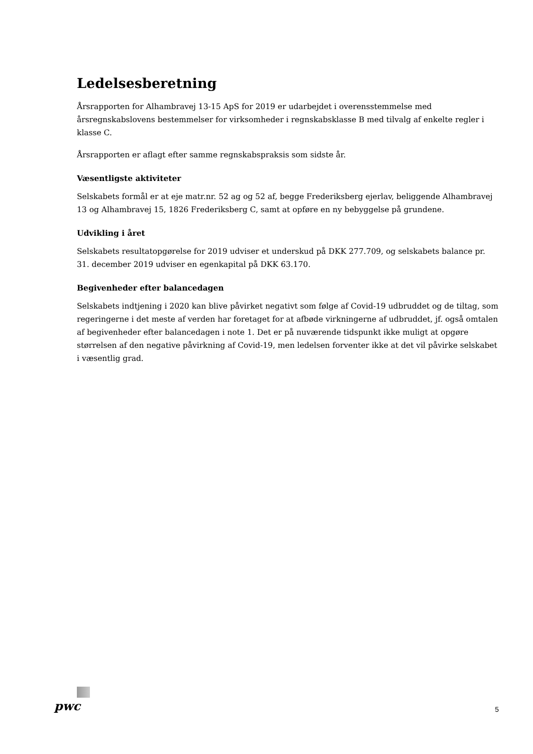Ledelsesberetning
Årsrapporten for Alhambravej 13-15 ApS for 2019 er udarbejdet i overensstemmelse med årsregnskabslovens bestemmelser for virksomheder i regnskabsklasse B med tilvalg af enkelte regler i klasse C.
Årsrapporten er aflagt efter samme regnskabspraksis som sidste år.
Væsentligste aktiviteter
Selskabets formål er at eje matr.nr. 52 ag og 52 af, begge Frederiksberg ejerlav, beliggende Alhambravej 13 og Alhambravej 15, 1826 Frederiksberg C, samt at opføre en ny bebyggelse på grundene.
Udvikling i året
Selskabets resultatopgørelse for 2019 udviser et underskud på DKK 277.709, og selskabets balance pr. 31. december 2019 udviser en egenkapital på DKK 63.170.
Begivenheder efter balancedagen
Selskabets indtjening i 2020 kan blive påvirket negativt som følge af Covid-19 udbruddet og de tiltag, som regeringerne i det meste af verden har foretaget for at afbøde virkningerne af udbruddet, jf. også omtalen af begivenheder efter balancedagen i note 1. Det er på nuværende tidspunkt ikke muligt at opgøre størrelsen af den negative påvirkning af Covid-19, men ledelsen forventer ikke at det vil påvirke selskabet i væsentlig grad.
pwc
5